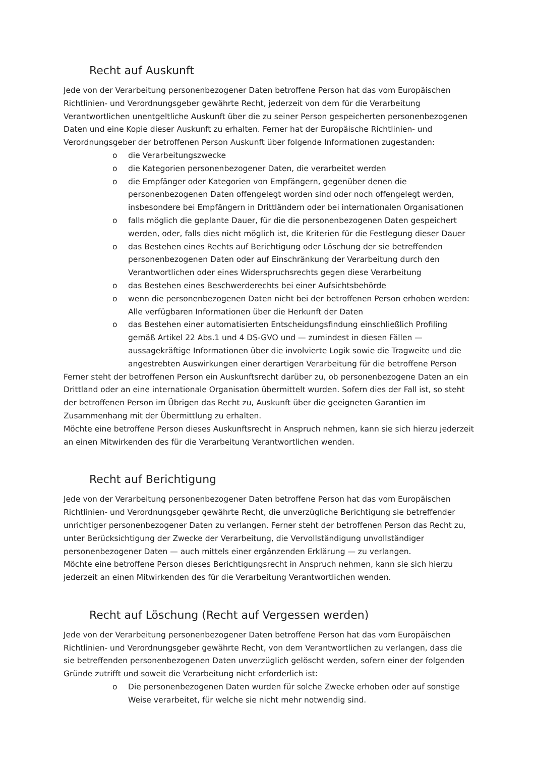Recht auf Auskunft
Jede von der Verarbeitung personenbezogener Daten betroffene Person hat das vom Europäischen Richtlinien- und Verordnungsgeber gewährte Recht, jederzeit von dem für die Verarbeitung Verantwortlichen unentgeltliche Auskunft über die zu seiner Person gespeicherten personenbezogenen Daten und eine Kopie dieser Auskunft zu erhalten. Ferner hat der Europäische Richtlinien- und Verordnungsgeber der betroffenen Person Auskunft über folgende Informationen zugestanden:
o die Verarbeitungszwecke
o die Kategorien personenbezogener Daten, die verarbeitet werden
o die Empfänger oder Kategorien von Empfängern, gegenüber denen die personenbezogenen Daten offengelegt worden sind oder noch offengelegt werden, insbesondere bei Empfängern in Drittländern oder bei internationalen Organisationen
o falls möglich die geplante Dauer, für die die personenbezogenen Daten gespeichert werden, oder, falls dies nicht möglich ist, die Kriterien für die Festlegung dieser Dauer
o das Bestehen eines Rechts auf Berichtigung oder Löschung der sie betreffenden personenbezogenen Daten oder auf Einschränkung der Verarbeitung durch den Verantwortlichen oder eines Widerspruchsrechts gegen diese Verarbeitung
o das Bestehen eines Beschwerderechts bei einer Aufsichtsbehörde
o wenn die personenbezogenen Daten nicht bei der betroffenen Person erhoben werden: Alle verfügbaren Informationen über die Herkunft der Daten
o das Bestehen einer automatisierten Entscheidungsfindung einschließlich Profiling gemäß Artikel 22 Abs.1 und 4 DS-GVO und — zumindest in diesen Fällen — aussagekräftige Informationen über die involvierte Logik sowie die Tragweite und die angestrebten Auswirkungen einer derartigen Verarbeitung für die betroffene Person
Ferner steht der betroffenen Person ein Auskunftsrecht darüber zu, ob personenbezogene Daten an ein Drittland oder an eine internationale Organisation übermittelt wurden. Sofern dies der Fall ist, so steht der betroffenen Person im Übrigen das Recht zu, Auskunft über die geeigneten Garantien im Zusammenhang mit der Übermittlung zu erhalten.
Möchte eine betroffene Person dieses Auskunftsrecht in Anspruch nehmen, kann sie sich hierzu jederzeit an einen Mitwirkenden des für die Verarbeitung Verantwortlichen wenden.
Recht auf Berichtigung
Jede von der Verarbeitung personenbezogener Daten betroffene Person hat das vom Europäischen Richtlinien- und Verordnungsgeber gewährte Recht, die unverzügliche Berichtigung sie betreffender unrichtiger personenbezogener Daten zu verlangen. Ferner steht der betroffenen Person das Recht zu, unter Berücksichtigung der Zwecke der Verarbeitung, die Vervollständigung unvollständiger personenbezogener Daten — auch mittels einer ergänzenden Erklärung — zu verlangen.
Möchte eine betroffene Person dieses Berichtigungsrecht in Anspruch nehmen, kann sie sich hierzu jederzeit an einen Mitwirkenden des für die Verarbeitung Verantwortlichen wenden.
Recht auf Löschung (Recht auf Vergessen werden)
Jede von der Verarbeitung personenbezogener Daten betroffene Person hat das vom Europäischen Richtlinien- und Verordnungsgeber gewährte Recht, von dem Verantwortlichen zu verlangen, dass die sie betreffenden personenbezogenen Daten unverzüglich gelöscht werden, sofern einer der folgenden Gründe zutrifft und soweit die Verarbeitung nicht erforderlich ist:
o Die personenbezogenen Daten wurden für solche Zwecke erhoben oder auf sonstige Weise verarbeitet, für welche sie nicht mehr notwendig sind.